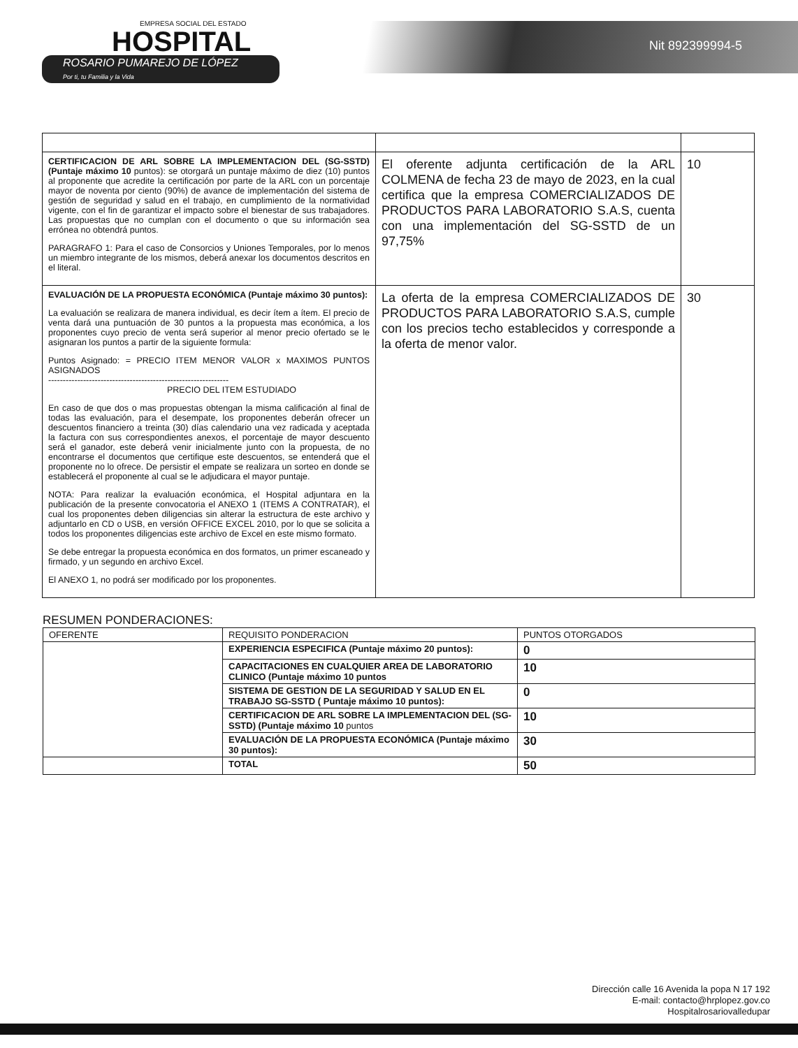EMPRESA SOCIAL DEL ESTADO
HOSPITAL
ROSARIO PUMAREJO DE LÓPEZ
Por ti, tu Familia y la Vida
Nit 892399994-5
| CERTIFICACION DE ARL SOBRE LA IMPLEMENTACION DEL (SG-SSTD) (Puntaje máximo 10 puntos): se otorgará un puntaje máximo de diez (10) puntos al proponente que acredite la certificación por parte de la ARL con un porcentaje mayor de noventa por ciento (90%) de avance de implementación del sistema de gestión de seguridad y salud en el trabajo, en cumplimiento de la normatividad vigente, con el fin de garantizar el impacto sobre el bienestar de sus trabajadores. Las propuestas que no cumplan con el documento o que su información sea errónea no obtendrá puntos. PARAGRAFO 1: Para el caso de Consorcios y Uniones Temporales, por lo menos un miembro integrante de los mismos, deberá anexar los documentos descritos en el literal. | El oferente adjunta certificación de la ARL COLMENA de fecha 23 de mayo de 2023, en la cual certifica que la empresa COMERCIALIZADOS DE PRODUCTOS PARA LABORATORIO S.A.S, cuenta con una implementación del SG-SSTD de un 97,75% | 10 |
| EVALUACIÓN DE LA PROPUESTA ECONÓMICA (Puntaje máximo 30 puntos): La evaluación se realizara de manera individual, es decir ítem a ítem. El precio de venta dará una puntuación de 30 puntos a la propuesta mas económica, a los proponentes cuyo precio de venta será superior al menor precio ofertado se le asignaran los puntos a partir de la siguiente formula: Puntos Asignado: = PRECIO ITEM MENOR VALOR x MAXIMOS PUNTOS ASIGNADOS -------------------------------------------------------------- PRECIO DEL ITEM ESTUDIADO En caso de que dos o mas propuestas obtengan la misma calificación al final de todas las evaluación, para el desempate, los proponentes deberán ofrecer un descuentos financiero a treinta (30) días calendario una vez radicada y aceptada la factura con sus correspondientes anexos, el porcentaje de mayor descuento será el ganador, este deberá venir inicialmente junto con la propuesta, de no encontrarse el documentos que certifique este descuentos, se entenderá que el proponente no lo ofrece. De persistir el empate se realizara un sorteo en donde se establecerá el proponente al cual se le adjudicara el mayor puntaje. NOTA: Para realizar la evaluación económica, el Hospital adjuntara en la publicación de la presente convocatoria el ANEXO 1 (ITEMS A CONTRATAR), el cual los proponentes deben diligencias sin alterar la estructura de este archivo y adjuntarlo en CD o USB, en versión OFFICE EXCEL 2010, por lo que se solicita a todos los proponentes diligencias este archivo de Excel en este mismo formato. Se debe entregar la propuesta económica en dos formatos, un primer escaneado y firmado, y un segundo en archivo Excel. El ANEXO 1, no podrá ser modificado por los proponentes. | La oferta de la empresa COMERCIALIZADOS DE PRODUCTOS PARA LABORATORIO S.A.S, cumple con los precios techo establecidos y corresponde a la oferta de menor valor. | 30 |
RESUMEN PONDERACIONES:
| OFERENTE | REQUISITO PONDERACION | PUNTOS OTORGADOS |
| | EXPERIENCIA ESPECIFICA (Puntaje máximo 20 puntos): | 0 |
| | CAPACITACIONES EN CUALQUIER AREA DE LABORATORIO CLINICO (Puntaje máximo 10 puntos | 10 |
| | SISTEMA DE GESTION DE LA SEGURIDAD Y SALUD EN EL TRABAJO SG-SSTD ( Puntaje máximo 10 puntos): | 0 |
| | CERTIFICACION DE ARL SOBRE LA IMPLEMENTACION DEL (SG-SSTD) (Puntaje máximo 10 puntos | 10 |
| | EVALUACIÓN DE LA PROPUESTA ECONÓMICA (Puntaje máximo 30 puntos): | 30 |
| | TOTAL | 50 |
Dirección calle 16 Avenida la popa N 17 192
E-mail: contacto@hrplopez.gov.co
Hospitalrosariovalledupar